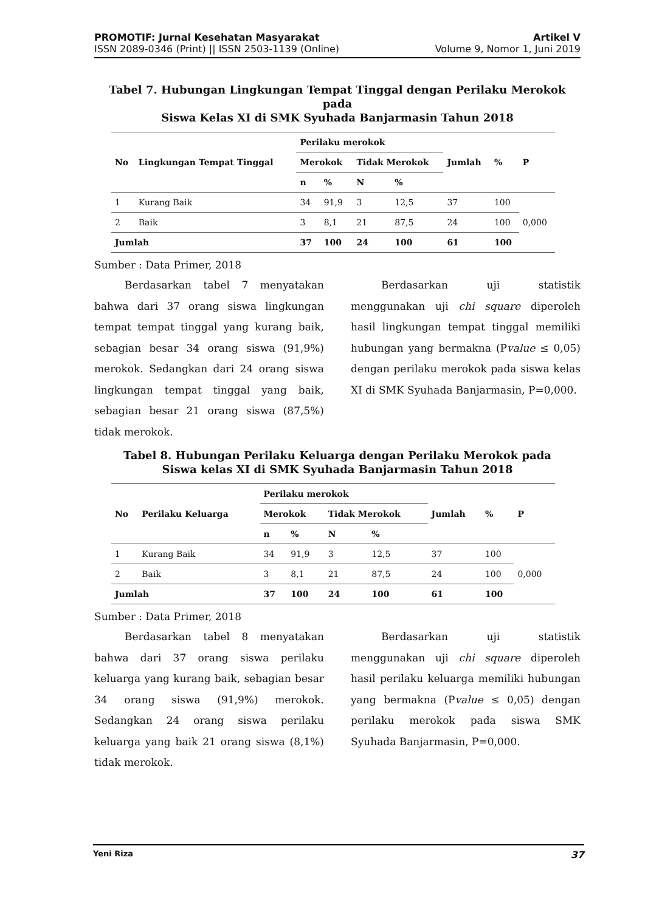PROMOTIF: Jurnal Kesehatan Masyarakat
ISSN 2089-0346 (Print) || ISSN 2503-1139 (Online)
Artikel V
Volume 9, Nomor 1, Juni 2019
Tabel 7. Hubungan Lingkungan Tempat Tinggal dengan Perilaku Merokok pada
Siswa Kelas XI di SMK Syuhada Banjarmasin Tahun 2018
| No | Lingkungan Tempat Tinggal | Perilaku merokok | | | | Jumlah | % | P |
| --- | --- | --- | --- | --- | --- | --- | --- | --- |
| | | Merokok | | Tidak Merokok | | | | |
| | | n | % | N | % | | | |
| 1 | Kurang Baik | 34 | 91,9 | 3 | 12,5 | 37 | 100 | 0,000 |
| 2 | Baik | 3 | 8,1 | 21 | 87,5 | 24 | 100 | |
| Jumlah | | 37 | 100 | 24 | 100 | 61 | 100 | |
Sumber : Data Primer, 2018
Berdasarkan tabel 7 menyatakan bahwa dari 37 orang siswa lingkungan tempat tempat tinggal yang kurang baik, sebagian besar 34 orang siswa (91,9%) merokok. Sedangkan dari 24 orang siswa lingkungan tempat tinggal yang baik, sebagian besar 21 orang siswa (87,5%) tidak merokok.
Berdasarkan uji statistik menggunakan uji chi square diperoleh hasil lingkungan tempat tinggal memiliki hubungan yang bermakna (Pvalue ≤ 0,05) dengan perilaku merokok pada siswa kelas XI di SMK Syuhada Banjarmasin, P=0,000.
Tabel 8. Hubungan Perilaku Keluarga dengan Perilaku Merokok pada
Siswa kelas XI di SMK Syuhada Banjarmasin Tahun 2018
| No | Perilaku Keluarga | Perilaku merokok | | | | Jumlah | % | P |
| --- | --- | --- | --- | --- | --- | --- | --- | --- |
| | | Merokok | | Tidak Merokok | | | | |
| | | n | % | N | % | | | |
| 1 | Kurang Baik | 34 | 91,9 | 3 | 12,5 | 37 | 100 | 0,000 |
| 2 | Baik | 3 | 8,1 | 21 | 87,5 | 24 | 100 | |
| Jumlah | | 37 | 100 | 24 | 100 | 61 | 100 | |
Sumber : Data Primer, 2018
Berdasarkan tabel 8 menyatakan bahwa dari 37 orang siswa perilaku keluarga yang kurang baik, sebagian besar 34 orang siswa (91,9%) merokok. Sedangkan 24 orang siswa perilaku keluarga yang baik 21 orang siswa (8,1%) tidak merokok.
Berdasarkan uji statistik menggunakan uji chi square diperoleh hasil perilaku keluarga memiliki hubungan yang bermakna (Pvalue ≤ 0,05) dengan perilaku merokok pada siswa SMK Syuhada Banjarmasin, P=0,000.
Yeni Riza 37